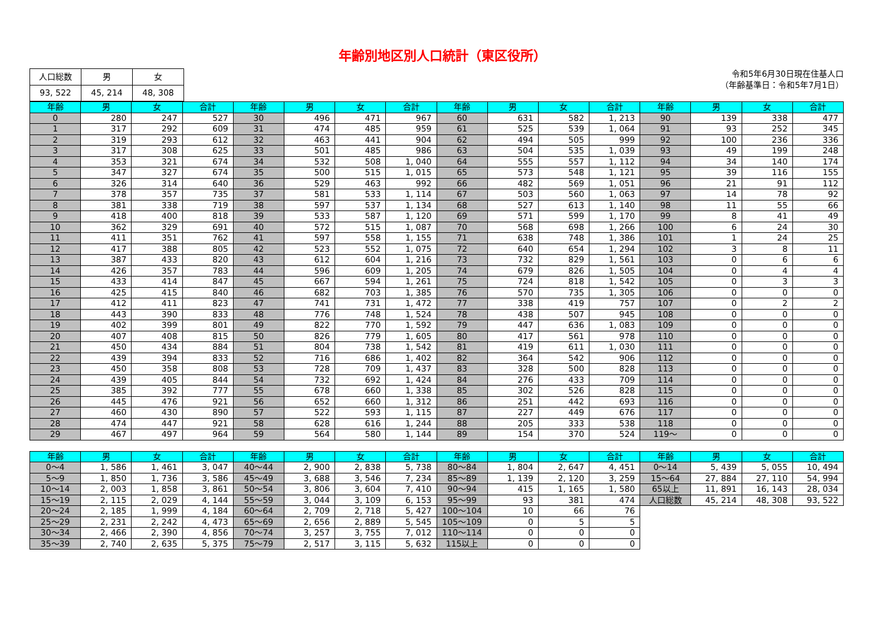年齢別地区別人口統計（東区役所）
| 人口総数 | 男 | 女 |
| 93, 522 | 45, 214 | 48, 308 |
令和5年6月30日現在住基人口
（年齢基準日：令和5年7月1日）
| 年齢 | 男 | 女 | 合計 | 年齢 | 男 | 女 | 合計 | 年齢 | 男 | 女 | 合計 | 年齢 | 男 | 女 | 合計 |
| --- | --- | --- | --- | --- | --- | --- | --- | --- | --- | --- | --- | --- | --- | --- | --- |
| 0 | 280 | 247 | 527 | 30 | 496 | 471 | 967 | 60 | 631 | 582 | 1, 213 | 90 | 139 | 338 | 477 |
| 1 | 317 | 292 | 609 | 31 | 474 | 485 | 959 | 61 | 525 | 539 | 1, 064 | 91 | 93 | 252 | 345 |
| 2 | 319 | 293 | 612 | 32 | 463 | 441 | 904 | 62 | 494 | 505 | 999 | 92 | 100 | 236 | 336 |
| 3 | 317 | 308 | 625 | 33 | 501 | 485 | 986 | 63 | 504 | 535 | 1, 039 | 93 | 49 | 199 | 248 |
| 4 | 353 | 321 | 674 | 34 | 532 | 508 | 1, 040 | 64 | 555 | 557 | 1, 112 | 94 | 34 | 140 | 174 |
| 5 | 347 | 327 | 674 | 35 | 500 | 515 | 1, 015 | 65 | 573 | 548 | 1, 121 | 95 | 39 | 116 | 155 |
| 6 | 326 | 314 | 640 | 36 | 529 | 463 | 992 | 66 | 482 | 569 | 1, 051 | 96 | 21 | 91 | 112 |
| 7 | 378 | 357 | 735 | 37 | 581 | 533 | 1, 114 | 67 | 503 | 560 | 1, 063 | 97 | 14 | 78 | 92 |
| 8 | 381 | 338 | 719 | 38 | 597 | 537 | 1, 134 | 68 | 527 | 613 | 1, 140 | 98 | 11 | 55 | 66 |
| 9 | 418 | 400 | 818 | 39 | 533 | 587 | 1, 120 | 69 | 571 | 599 | 1, 170 | 99 | 8 | 41 | 49 |
| 10 | 362 | 329 | 691 | 40 | 572 | 515 | 1, 087 | 70 | 568 | 698 | 1, 266 | 100 | 6 | 24 | 30 |
| 11 | 411 | 351 | 762 | 41 | 597 | 558 | 1, 155 | 71 | 638 | 748 | 1, 386 | 101 | 1 | 24 | 25 |
| 12 | 417 | 388 | 805 | 42 | 523 | 552 | 1, 075 | 72 | 640 | 654 | 1, 294 | 102 | 3 | 8 | 11 |
| 13 | 387 | 433 | 820 | 43 | 612 | 604 | 1, 216 | 73 | 732 | 829 | 1, 561 | 103 | 0 | 6 | 6 |
| 14 | 426 | 357 | 783 | 44 | 596 | 609 | 1, 205 | 74 | 679 | 826 | 1, 505 | 104 | 0 | 4 | 4 |
| 15 | 433 | 414 | 847 | 45 | 667 | 594 | 1, 261 | 75 | 724 | 818 | 1, 542 | 105 | 0 | 3 | 3 |
| 16 | 425 | 415 | 840 | 46 | 682 | 703 | 1, 385 | 76 | 570 | 735 | 1, 305 | 106 | 0 | 0 | 0 |
| 17 | 412 | 411 | 823 | 47 | 741 | 731 | 1, 472 | 77 | 338 | 419 | 757 | 107 | 0 | 2 | 2 |
| 18 | 443 | 390 | 833 | 48 | 776 | 748 | 1, 524 | 78 | 438 | 507 | 945 | 108 | 0 | 0 | 0 |
| 19 | 402 | 399 | 801 | 49 | 822 | 770 | 1, 592 | 79 | 447 | 636 | 1, 083 | 109 | 0 | 0 | 0 |
| 20 | 407 | 408 | 815 | 50 | 826 | 779 | 1, 605 | 80 | 417 | 561 | 978 | 110 | 0 | 0 | 0 |
| 21 | 450 | 434 | 884 | 51 | 804 | 738 | 1, 542 | 81 | 419 | 611 | 1, 030 | 111 | 0 | 0 | 0 |
| 22 | 439 | 394 | 833 | 52 | 716 | 686 | 1, 402 | 82 | 364 | 542 | 906 | 112 | 0 | 0 | 0 |
| 23 | 450 | 358 | 808 | 53 | 728 | 709 | 1, 437 | 83 | 328 | 500 | 828 | 113 | 0 | 0 | 0 |
| 24 | 439 | 405 | 844 | 54 | 732 | 692 | 1, 424 | 84 | 276 | 433 | 709 | 114 | 0 | 0 | 0 |
| 25 | 385 | 392 | 777 | 55 | 678 | 660 | 1, 338 | 85 | 302 | 526 | 828 | 115 | 0 | 0 | 0 |
| 26 | 445 | 476 | 921 | 56 | 652 | 660 | 1, 312 | 86 | 251 | 442 | 693 | 116 | 0 | 0 | 0 |
| 27 | 460 | 430 | 890 | 57 | 522 | 593 | 1, 115 | 87 | 227 | 449 | 676 | 117 | 0 | 0 | 0 |
| 28 | 474 | 447 | 921 | 58 | 628 | 616 | 1, 244 | 88 | 205 | 333 | 538 | 118 | 0 | 0 | 0 |
| 29 | 467 | 497 | 964 | 59 | 564 | 580 | 1, 144 | 89 | 154 | 370 | 524 | 119～ | 0 | 0 | 0 |
| 年齢 | 男 | 女 | 合計 | 年齢 | 男 | 女 | 合計 | 年齢 | 男 | 女 | 合計 | 年齢 | 男 | 女 | 合計 |
| --- | --- | --- | --- | --- | --- | --- | --- | --- | --- | --- | --- | --- | --- | --- | --- |
| 0～4 | 1, 586 | 1, 461 | 3, 047 | 40～44 | 2, 900 | 2, 838 | 5, 738 | 80～84 | 1, 804 | 2, 647 | 4, 451 | 0～14 | 5, 439 | 5, 055 | 10, 494 |
| 5～9 | 1, 850 | 1, 736 | 3, 586 | 45～49 | 3, 688 | 3, 546 | 7, 234 | 85～89 | 1, 139 | 2, 120 | 3, 259 | 15～64 | 27, 884 | 27, 110 | 54, 994 |
| 10～14 | 2, 003 | 1, 858 | 3, 861 | 50～54 | 3, 806 | 3, 604 | 7, 410 | 90～94 | 415 | 1, 165 | 1, 580 | 65以上 | 11, 891 | 16, 143 | 28, 034 |
| 15～19 | 2, 115 | 2, 029 | 4, 144 | 55～59 | 3, 044 | 3, 109 | 6, 153 | 95～99 | 93 | 381 | 474 | 人口総数 | 45, 214 | 48, 308 | 93, 522 |
| 20～24 | 2, 185 | 1, 999 | 4, 184 | 60～64 | 2, 709 | 2, 718 | 5, 427 | 100～104 | 10 | 66 | 76 | | | | |
| 25～29 | 2, 231 | 2, 242 | 4, 473 | 65～69 | 2, 656 | 2, 889 | 5, 545 | 105～109 | 0 | 5 | 5 | | | | |
| 30～34 | 2, 466 | 2, 390 | 4, 856 | 70～74 | 3, 257 | 3, 755 | 7, 012 | 110～114 | 0 | 0 | 0 | | | | |
| 35～39 | 2, 740 | 2, 635 | 5, 375 | 75～79 | 2, 517 | 3, 115 | 5, 632 | 115以上 | 0 | 0 | 0 | | | | |